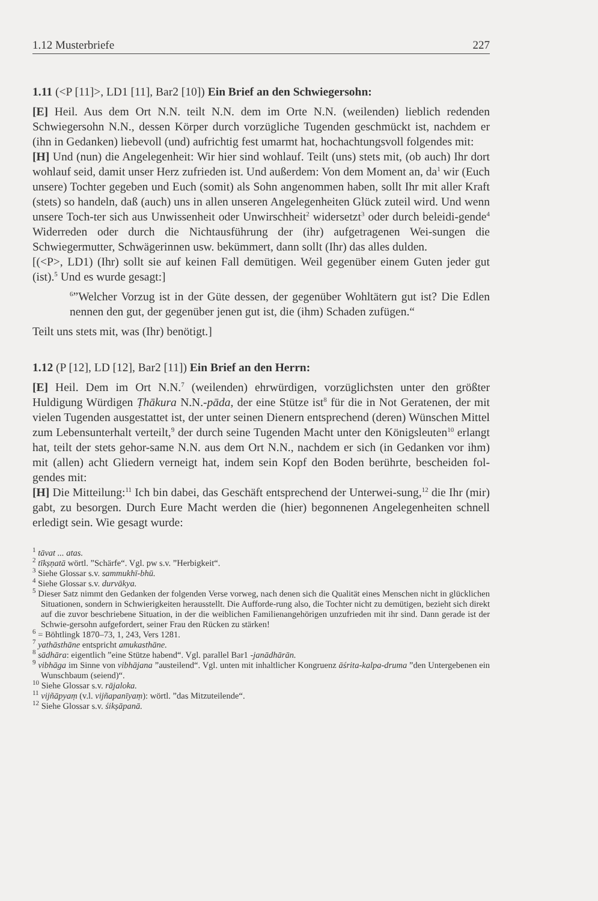1.12 Musterbriefe 227
1.11 (<P [11]>, LD1 [11], Bar2 [10]) Ein Brief an den Schwiegersohn:
[E] Heil. Aus dem Ort N.N. teilt N.N. dem im Orte N.N. (weilenden) lieblich redenden Schwiegersohn N.N., dessen Körper durch vorzügliche Tugenden geschmückt ist, nachdem er (ihn in Gedanken) liebevoll (und) aufrichtig fest umarmt hat, hochachtungsvoll folgendes mit:
[H] Und (nun) die Angelegenheit: Wir hier sind wohlauf. Teilt (uns) stets mit, (ob auch) Ihr dort wohlauf seid, damit unser Herz zufrieden ist. Und außerdem: Von dem Moment an, da<sup>1</sup> wir (Euch unsere) Tochter gegeben und Euch (somit) als Sohn angenommen haben, sollt Ihr mit aller Kraft (stets) so handeln, daß (auch) uns in allen unseren Angelegenheiten Glück zuteil wird. Und wenn unsere Toch-ter sich aus Unwissenheit oder Unwirschheit<sup>2</sup> widersetzt<sup>3</sup> oder durch beleidi-gende<sup>4</sup> Widerreden oder durch die Nichtausführung der (ihr) aufgetragenen Wei-sungen die Schwiegermutter, Schwägerinnen usw. bekümmert, dann sollt (Ihr) das alles dulden.
[(<P>, LD1) (Ihr) sollt sie auf keinen Fall demütigen. Weil gegenüber einem Guten jeder gut (ist).<sup>5</sup> Und es wurde gesagt:]
<sup>6</sup>”Welcher Vorzug ist in der Güte dessen, der gegenüber Wohltätern gut ist? Die Edlen nennen den gut, der gegenüber jenen gut ist, die (ihm) Schaden zufügen.“
Teilt uns stets mit, was (Ihr) benötigt.]
1.12 (P [12], LD [12], Bar2 [11]) Ein Brief an den Herrn:
[E] Heil. Dem im Ort N.N.<sup>7</sup> (weilenden) ehrwürdigen, vorzüglichsten unter den größter Huldigung Würdigen Ṭhākura N.N.-pāda, der eine Stütze ist<sup>8</sup> für die in Not Geratenen, der mit vielen Tugenden ausgestattet ist, der unter seinen Dienern entsprechend (deren) Wünschen Mittel zum Lebensunterhalt verteilt,<sup>9</sup> der durch seine Tugenden Macht unter den Königsleuten<sup>10</sup> erlangt hat, teilt der stets gehor-same N.N. aus dem Ort N.N., nachdem er sich (in Gedanken vor ihm) mit (allen) acht Gliedern verneigt hat, indem sein Kopf den Boden berührte, bescheiden fol-gendes mit:
[H] Die Mitteilung:<sup>11</sup> Ich bin dabei, das Geschäft entsprechend der Unterwei-sung,<sup>12</sup> die Ihr (mir) gabt, zu besorgen. Durch Eure Macht werden die (hier) begonnenen Angelegenheiten schnell erledigt sein. Wie gesagt wurde:
<sup>1</sup> tāvat ... atas.
<sup>2</sup> tīkṣṇatā wörtl. ”Schärfe“. Vgl. pw s.v. ”Herbigkeit“.
<sup>3</sup> Siehe Glossar s.v. sammukhī-bhū.
<sup>4</sup> Siehe Glossar s.v. durvākya.
<sup>5</sup> Dieser Satz nimmt den Gedanken der folgenden Verse vorweg, nach denen sich die Qualität eines Menschen nicht in glücklichen Situationen, sondern in Schwierigkeiten herausstellt. Die Aufforde-rung also, die Tochter nicht zu demütigen, bezieht sich direkt auf die zuvor beschriebene Situation, in der die weiblichen Familienangehörigen unzufrieden mit ihr sind. Dann gerade ist der Schwie-gersohn aufgefordert, seiner Frau den Rücken zu stärken!
<sup>6</sup> = Böhtlingk 1870–73, 1, 243, Vers 1281.
<sup>7</sup> yathāsthāne entspricht amukasthāne.
<sup>8</sup> sādhāra: eigentlich ”eine Stütze habend“. Vgl. parallel Bar1 -janādhārān.
<sup>9</sup> vibhāga im Sinne von vibhājana ”austeilend“. Vgl. unten mit inhaltlicher Kongruenz āśrita-kalpa-druma ”den Untergebenen ein Wunschbaum (seiend)“.
<sup>10</sup> Siehe Glossar s.v. rājaloka.
<sup>11</sup> vijñāpyaṃ (v.l. vijñapanīyaṃ): wörtl. ”das Mitzuteilende“.
<sup>12</sup> Siehe Glossar s.v. śikṣāpanā.